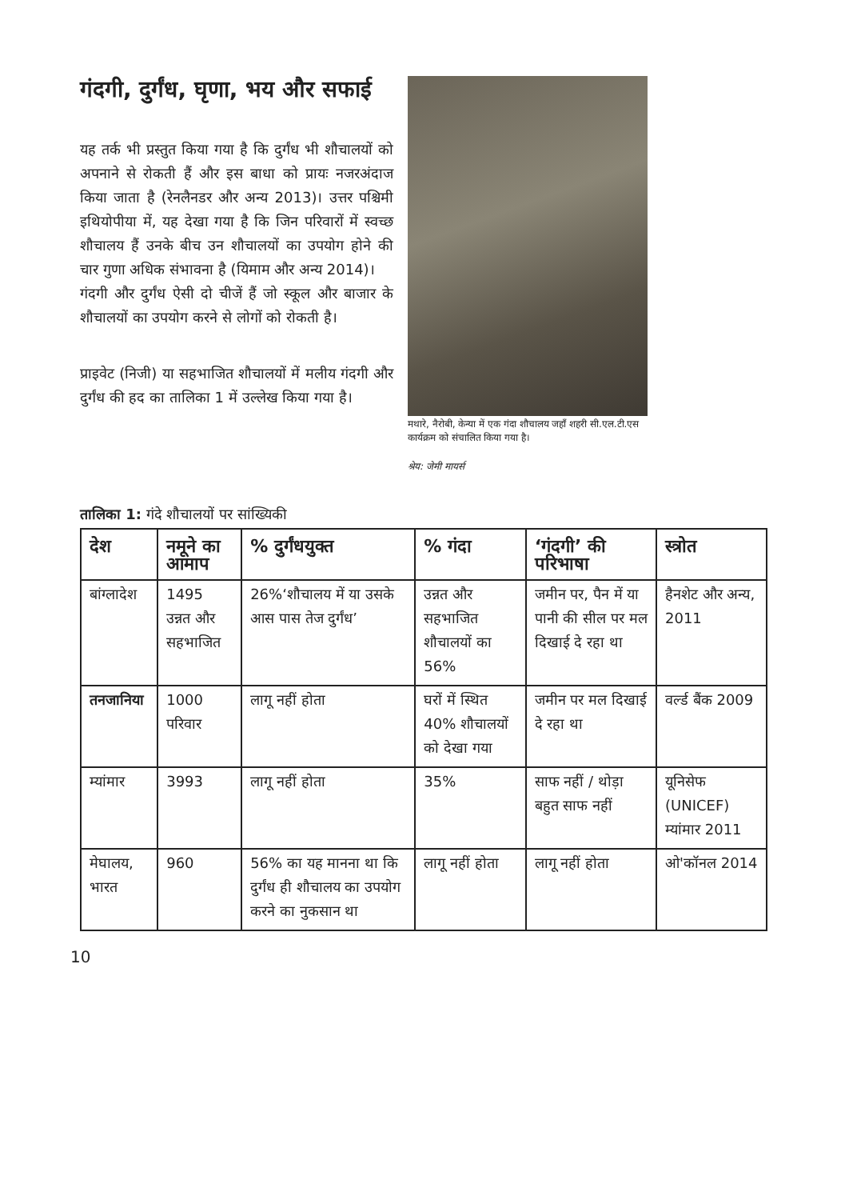गंदगी, दुर्गंध, घृणा, भय और सफाई
यह तर्क भी प्रस्तुत किया गया है कि दुर्गंध भी शौचालयों को अपनाने से रोकती हैं और इस बाधा को प्रायः नजरअंदाज किया जाता है (रेनलैनडर और अन्य 2013)। उत्तर पश्चिमी इथियोपीया में, यह देखा गया है कि जिन परिवारों में स्वच्छ शौचालय हैं उनके बीच उन शौचालयों का उपयोग होने की चार गुणा अधिक संभावना है (यिमाम और अन्य 2014)।
गंदगी और दुर्गंध ऐसी दो चीजें हैं जो स्कूल और बाजार के शौचालयों का उपयोग करने से लोगों को रोकती है।
प्राइवेट (निजी) या सहभाजित शौचालयों में मलीय गंदगी और दुर्गंध की हद का तालिका 1 में उल्लेख किया गया है।
मथारे, नैरोबी, केन्या में एक गंदा शौचालय जहाँ शहरी सी.एल.टी.एस कार्यक्रम को संचालित किया गया है।
श्रेय: जेमी मायर्स
तालिका 1: गंदे शौचालयों पर सांख्यिकी
| देश | नमूने का आमाप | % दुर्गंधयुक्त | % गंदा | ‘गंदगी’ की परिभाषा | स्त्रोत |
| --- | --- | --- | --- | --- | --- |
| बांग्लादेश | 1495 उन्नत और सहभाजित | 26%‘शौचालय में या उसके आस पास तेज दुर्गंध’ | उन्नत और सहभाजित शौचालयों का 56% | जमीन पर, पैन में या पानी की सील पर मल दिखाई दे रहा था | हैनशेट और अन्य, 2011 |
| तनजानिया | 1000 परिवार | लागू नहीं होता | घरों में स्थित 40% शौचालयों को देखा गया | जमीन पर मल दिखाई दे रहा था | वर्ल्ड बैंक 2009 |
| म्यांमार | 3993 | लागू नहीं होता | 35% | साफ नहीं / थोड़ा बहुत साफ नहीं | यूनिसेफ (UNICEF) म्यांमार 2011 |
| मेघालय, भारत | 960 | 56% का यह मानना था कि दुर्गंध ही शौचालय का उपयोग करने का नुकसान था | लागू नहीं होता | लागू नहीं होता | ओ'कॉनल 2014 |
10